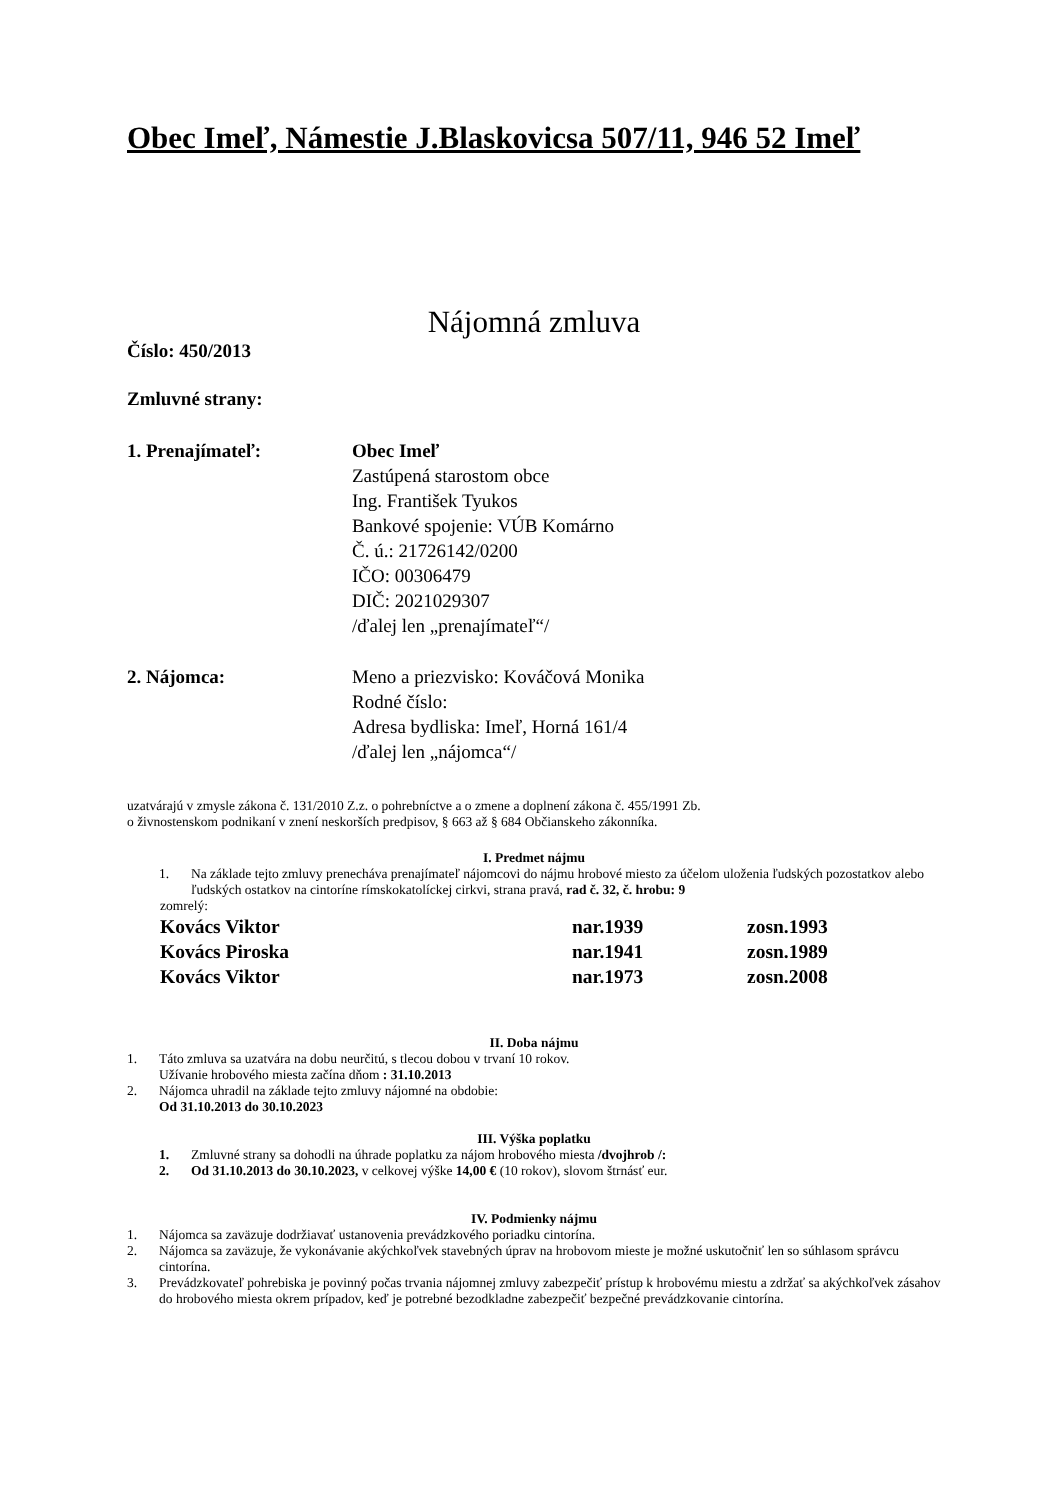Obec Imeľ, Námestie J.Blaskovicsa 507/11, 946 52 Imeľ
Nájomná zmluva
Číslo: 450/2013
Zmluvné strany:
1. Prenajímateľ: Obec Imeľ
Zastúpená starostom obce
Ing. František Tyukos
Bankové spojenie: VÚB Komárno
Č. ú.: 21726142/0200
IČO: 00306479
DIČ: 2021029307
/ďalej len „prenajímateľ“/
2. Nájomca: Meno a priezvisko: Kováčová Monika
Rodné číslo:
Adresa bydliska: Imeľ, Horná 161/4
/ďalej len „nájomca“/
uzatvárajú v zmysle zákona č. 131/2010 Z.z. o pohrebníctve a o zmene a doplnení zákona č. 455/1991 Zb.
o živnostenskom podnikaní v znení neskorších predpisov, § 663 až § 684 Občianskeho zákonníka.
I. Predmet nájmu
1. Na základe tejto zmluvy prenecháva prenajímateľ nájomcovi do nájmu hrobové miesto za účelom uloženia ľudských pozostatkov alebo ľudských ostatkov na cintoríne rímskokatolíckej cirkvi, strana pravá, rad č. 32, č. hrobu: 9
zomrelý:
Kovács Viktor nar.1939 zosn.1993
Kovács Piroska nar.1941 zosn.1989
Kovács Viktor nar.1973 zosn.2008
II. Doba nájmu
1. Táto zmluva sa uzatvára na dobu neurčitú, s tlecou dobou v trvaní 10 rokov.
Užívanie hrobového miesta začína dňom : 31.10.2013
2. Nájomca uhradil na základe tejto zmluvy nájomné na obdobie:
Od 31.10.2013 do 30.10.2023
III. Výška poplatku
1. Zmluvné strany sa dohodli na úhrade poplatku za nájom hrobového miesta /dvojhrob /:
2. Od 31.10.2013 do 30.10.2023, v celkovej výške 14,00 € (10 rokov), slovom štrnásť eur.
IV. Podmienky nájmu
1. Nájomca sa zaväzuje dodržiavať ustanovenia prevádzkového poriadku cintorína.
2. Nájomca sa zaväzuje, že vykonávanie akýchkoľvek stavebných úprav na hrobovom mieste je možné uskutočniť len so súhlasom správcu cintorína.
3. Prevádzkovateľ pohrebiska je povinný počas trvania nájomnej zmluvy zabezpečiť prístup k hrobovému miestu a zdržať sa akýchkoľvek zásahov do hrobového miesta okrem prípadov, keď je potrebné bezodkladne zabezpečiť bezpečné prevádzkovanie cintorína.